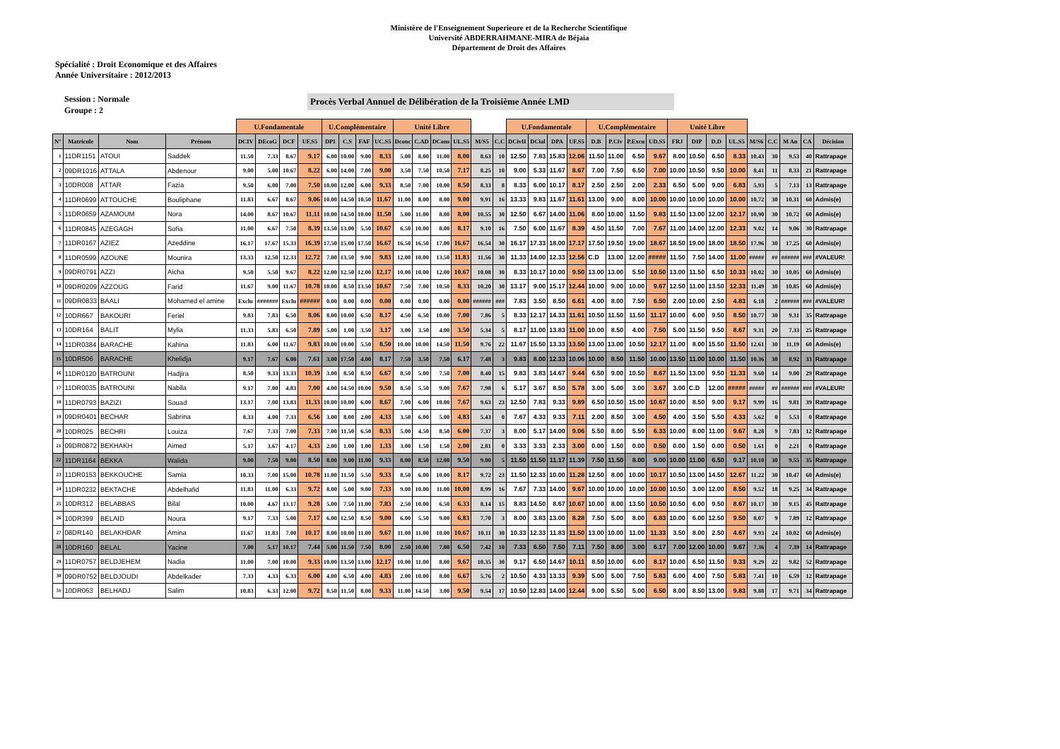Ministère de l'Enseignement Superieure et de la Recherche Scientifique
Université ABDERRAHMANE-MIRA de Béjaia
Département de Droit des Affaires
Spécialité : Droit Economique et des Affaires
Année Universitaire : 2012/2013
Session : Normale
Groupe : 2
Procès Verbal Annuel de Délibération de la Troisième Année LMD
| | | | | U.Fondamentale | | | | U.Complémentaire | | | | Unité Libre | | | | | | U.Fondamentale | | | | U.Complémentaire | | | | Unité Libre | | | | | | | | |
| --- | --- | --- | --- | --- | --- | --- | --- | --- | --- | --- | --- | --- | --- | --- | --- | --- | --- | --- | --- | --- | --- | --- | --- | --- | --- | --- | --- | --- | --- | --- | --- | --- | --- | --- |
| N° | Matricule | Nom | Prénom | DCIV | DEcoG | DCF | UF.S5 | DPI | C.S | FAF | UC.S5 | Dconc | C.AD | DCons | UL.S5 | M/S5 | C.C | DCivII | DCial | DPA | UF.S5 | D.B | P.Civ | P.Excu | UD.S5 | FRJ | DIP | D.D | UL.S5 | M/S6 | C.C | M An | CA | Décision |
| 1 | 11DR1151 | ATOUI | Saddek | 11.50 | 7.33 | 8.67 | 9.17 | 6.00 | 10.00 | 9.00 | 8.33 | 5.00 | 8.00 | 11.00 | 8.00 | 8.63 | 10 | 12.50 | 7.83 | 15.83 | 12.06 | 11.50 | 11.00 | 6.50 | 9.67 | 8.00 | 10.50 | 6.50 | 8.33 | 10.43 | 30 | 9.53 | 40 | Rattrapage |
| 2 | 09DR1016 | ATTALA | Abdenour | 9.00 | 5.00 | 10.67 | 8.22 | 6.00 | 14.00 | 7.00 | 9.00 | 3.50 | 7.50 | 10.50 | 7.17 | 8.25 | 10 | 9.00 | 5.33 | 11.67 | 8.67 | 7.00 | 7.50 | 6.50 | 7.00 | 10.00 | 10.50 | 9.50 | 10.00 | 8.41 | 11 | 8.33 | 21 | Rattrapage |
| 3 | 10DR008 | ATTAR | Fazia | 9.50 | 6.00 | 7.00 | 7.50 | 10.00 | 12.00 | 6.00 | 9.33 | 8.50 | 7.00 | 10.00 | 8.50 | 8.33 | 8 | 8.33 | 6.00 | 10.17 | 8.17 | 2.50 | 2.50 | 2.00 | 2.33 | 6.50 | 5.00 | 9.00 | 6.83 | 5.93 | 5 | 7.13 | 13 | Rattrapage |
| 4 | 11DR0699 | ATTOUCHE | Bouliphane | 11.83 | 6.67 | 8.67 | 9.06 | 10.00 | 14.50 | 10.50 | 11.67 | 11.00 | 8.00 | 8.00 | 9.00 | 9.91 | 16 | 13.33 | 9.83 | 11.67 | 11.61 | 13.00 | 9.00 | 8.00 | 10.00 | 10.00 | 10.00 | 10.00 | 10.00 | 10.72 | 30 | 10.31 | 60 | Admis(e) |
| 5 | 11DR0659 | AZAMOUM | Nora | 14.00 | 8.67 | 10.67 | 11.11 | 10.00 | 14.50 | 10.00 | 11.50 | 5.00 | 11.00 | 8.00 | 8.00 | 10.55 | 30 | 12.50 | 6.67 | 14.00 | 11.06 | 8.00 | 10.00 | 11.50 | 9.83 | 11.50 | 13.00 | 12.00 | 12.17 | 10.90 | 30 | 10.72 | 60 | Admis(e) |
| 6 | 11DR0845 | AZEGAGH | Sofia | 11.00 | 6.67 | 7.50 | 8.39 | 13.50 | 13.00 | 5.50 | 10.67 | 6.50 | 10.00 | 8.00 | 8.17 | 9.10 | 16 | 7.50 | 6.00 | 11.67 | 8.39 | 4.50 | 11.50 | 7.00 | 7.67 | 11.00 | 14.00 | 12.00 | 12.33 | 9.02 | 14 | 9.06 | 30 | Rattrapage |
| 7 | 11DR0167 | AZIEZ | Azeddine | 16.17 | 17.67 | 15.33 | 16.39 | 17.50 | 15.00 | 17.50 | 16.67 | 16.50 | 16.50 | 17.00 | 16.67 | 16.54 | 30 | 16.17 | 17.33 | 18.00 | 17.17 | 17.50 | 19.50 | 19.00 | 18.67 | 18.50 | 19.00 | 18.00 | 18.50 | 17.96 | 30 | 17.25 | 60 | Admis(e) |
| 8 | 11DR0599 | AZOUNE | Mounira | 13.33 | 12.50 | 12.33 | 12.72 | 7.00 | 13.50 | 9.00 | 9.83 | 12.00 | 10.00 | 13.50 | 11.83 | 11.56 | 30 | 11.33 | 14.00 | 12.33 | 12.56 | C.D | 13.00 | 12.00 | ##### | 11.50 | 7.50 | 14.00 | 11.00 | ##### | ## | ###### | ### | #VALEUR! |
| 9 | 09DR0791 | AZZI | Aicha | 9.50 | 5.50 | 9.67 | 8.22 | 12.00 | 12.50 | 12.00 | 12.17 | 10.00 | 10.00 | 12.00 | 10.67 | 10.08 | 30 | 8.33 | 10.17 | 10.00 | 9.50 | 13.00 | 13.00 | 5.50 | 10.50 | 13.00 | 11.50 | 6.50 | 10.33 | 10.02 | 30 | 10.05 | 60 | Admis(e) |
| 10 | 09DR0209 | AZZOUG | Farid | 11.67 | 9.00 | 11.67 | 10.78 | 10.00 | 8.50 | 13.50 | 10.67 | 7.50 | 7.00 | 10.50 | 8.33 | 10.20 | 30 | 13.17 | 9.00 | 15.17 | 12.44 | 10.00 | 9.00 | 10.00 | 9.67 | 12.50 | 11.00 | 13.50 | 12.33 | 11.49 | 30 | 10.85 | 60 | Admis(e) |
| 11 | 09DR0833 | BAALI | Mohamed el amine | Exclu | ####### | Exclu | ###### | 0.00 | 0.00 | 0.00 | 0.00 | 0.00 | 0.00 | 0.00 | 0.00 | ###### | ### | 7.83 | 3.50 | 8.50 | 6.61 | 4.00 | 8.00 | 7.50 | 6.50 | 2.00 | 10.00 | 2.50 | 4.83 | 6.18 | 2 | ###### | ### | #VALEUR! |
| 12 | 10DR667 | BAKOURI | Feriel | 9.83 | 7.83 | 6.50 | 8.06 | 8.00 | 10.00 | 6.50 | 8.17 | 4.50 | 6.50 | 10.00 | 7.00 | 7.86 | 5 | 8.33 | 12.17 | 14.33 | 11.61 | 10.50 | 11.50 | 11.50 | 11.17 | 10.00 | 6.00 | 9.50 | 8.50 | 10.77 | 30 | 9.31 | 35 | Rattrapage |
| 13 | 10DR164 | BALIT | Mylia | 11.33 | 5.83 | 6.50 | 7.89 | 5.00 | 1.00 | 3.50 | 3.17 | 3.00 | 3.50 | 4.00 | 3.50 | 5.34 | 5 | 8.17 | 11.00 | 13.83 | 11.00 | 10.00 | 8.50 | 4.00 | 7.50 | 5.00 | 11.50 | 9.50 | 8.67 | 9.31 | 20 | 7.33 | 25 | Rattrapage |
| 14 | 11DR0384 | BARACHE | Kahina | 11.83 | 6.00 | 11.67 | 9.83 | 10.00 | 10.00 | 5.50 | 8.50 | 10.00 | 10.00 | 14.50 | 11.50 | 9.76 | 22 | 11.67 | 15.50 | 13.33 | 13.50 | 13.00 | 13.00 | 10.50 | 12.17 | 11.00 | 8.00 | 15.50 | 11.50 | 12.61 | 30 | 11.19 | 60 | Admis(e) |
| 15 | 10DR506 | BARACHE | Khelidja | 9.17 | 7.67 | 6.00 | 7.61 | 3.00 | 17.50 | 4.00 | 8.17 | 7.50 | 3.50 | 7.50 | 6.17 | 7.48 | 3 | 9.83 | 8.00 | 12.33 | 10.06 | 10.00 | 8.50 | 11.50 | 10.00 | 13.50 | 11.00 | 10.00 | 11.50 | 10.36 | 30 | 8.92 | 33 | Rattrapage |
| 16 | 11DR0120 | BATROUNI | Hadjira | 8.50 | 9.33 | 13.33 | 10.39 | 3.00 | 8.50 | 8.50 | 6.67 | 8.50 | 5.00 | 7.50 | 7.00 | 8.40 | 15 | 9.83 | 3.83 | 14.67 | 9.44 | 6.50 | 9.00 | 10.50 | 8.67 | 11.50 | 13.00 | 9.50 | 11.33 | 9.60 | 14 | 9.00 | 29 | Rattrapage |
| 17 | 11DR0035 | BATROUNI | Nabila | 9.17 | 7.00 | 4.83 | 7.00 | 4.00 | 14.50 | 10.00 | 9.50 | 8.50 | 5.50 | 9.00 | 7.67 | 7.98 | 6 | 5.17 | 3.67 | 8.50 | 5.78 | 3.00 | 5.00 | 3.00 | 3.67 | 3.00 | C.D | 12.00 | ##### | ##### | ## | ###### | ### | #VALEUR! |
| 18 | 11DR0793 | BAZIZI | Souad | 13.17 | 7.00 | 13.83 | 11.33 | 10.00 | 10.00 | 6.00 | 8.67 | 7.00 | 6.00 | 10.00 | 7.67 | 9.63 | 23 | 12.50 | 7.83 | 9.33 | 9.89 | 6.50 | 10.50 | 15.00 | 10.67 | 10.00 | 8.50 | 9.00 | 9.17 | 9.99 | 16 | 9.81 | 39 | Rattrapage |
| 19 | 09DR0401 | BECHAR | Sabrina | 8.33 | 4.00 | 7.33 | 6.56 | 3.00 | 8.00 | 2.00 | 4.33 | 3.50 | 6.00 | 5.00 | 4.83 | 5.43 | 0 | 7.67 | 4.33 | 9.33 | 7.11 | 2.00 | 8.50 | 3.00 | 4.50 | 4.00 | 3.50 | 5.50 | 4.33 | 5.62 | 0 | 5.53 | 0 | Rattrapage |
| 20 | 10DR025 | BECHRI | Louiza | 7.67 | 7.33 | 7.00 | 7.33 | 7.00 | 11.50 | 6.50 | 8.33 | 5.00 | 4.50 | 8.50 | 6.00 | 7.37 | 3 | 8.00 | 5.17 | 14.00 | 9.06 | 5.50 | 8.00 | 5.50 | 6.33 | 10.00 | 8.00 | 11.00 | 9.67 | 8.28 | 9 | 7.83 | 12 | Rattrapage |
| 21 | 09DR0872 | BEKHAKH | Aimed | 5.17 | 3.67 | 4.17 | 4.33 | 2.00 | 1.00 | 1.00 | 1.33 | 3.00 | 1.50 | 1.50 | 2.00 | 2.81 | 0 | 3.33 | 3.33 | 2.33 | 3.00 | 0.00 | 1.50 | 0.00 | 0.50 | 0.00 | 1.50 | 0.00 | 0.50 | 1.61 | 0 | 2.21 | 0 | Rattrapage |
| 22 | 11DR1164 | BEKKA | Walida | 9.00 | 7.50 | 9.00 | 8.50 | 8.00 | 9.00 | 11.00 | 9.33 | 8.00 | 8.50 | 12.00 | 9.50 | 9.00 | 5 | 11.50 | 11.50 | 11.17 | 11.39 | 7.50 | 11.50 | 8.00 | 9.00 | 10.00 | 11.00 | 6.50 | 9.17 | 10.10 | 30 | 9.55 | 35 | Rattrapage |
| 23 | 11DR0153 | BEKKOUCHE | Samia | 10.33 | 7.00 | 15.00 | 10.78 | 11.00 | 11.50 | 5.50 | 9.33 | 8.50 | 6.00 | 10.00 | 8.17 | 9.72 | 23 | 11.50 | 12.33 | 10.00 | 11.28 | 12.50 | 8.00 | 10.00 | 10.17 | 10.50 | 13.00 | 14.50 | 12.67 | 11.22 | 30 | 10.47 | 60 | Admis(e) |
| 24 | 11DR0232 | BEKTACHE | Abdelhafid | 11.83 | 11.00 | 6.33 | 9.72 | 8.00 | 5.00 | 9.00 | 7.33 | 9.00 | 10.00 | 11.00 | 10.00 | 8.99 | 16 | 7.67 | 7.33 | 14.00 | 9.67 | 10.00 | 10.00 | 10.00 | 10.00 | 10.50 | 3.00 | 12.00 | 8.50 | 9.52 | 18 | 9.25 | 34 | Rattrapage |
| 25 | 10DR312 | BELABBAS | Bilal | 10.00 | 4.67 | 13.17 | 9.28 | 5.00 | 7.50 | 11.00 | 7.83 | 2.50 | 10.00 | 6.50 | 6.33 | 8.14 | 15 | 8.83 | 14.50 | 8.67 | 10.67 | 10.00 | 8.00 | 13.50 | 10.50 | 10.50 | 6.00 | 9.50 | 8.67 | 10.17 | 30 | 9.15 | 45 | Rattrapage |
| 26 | 10DR399 | BELAID | Noura | 9.17 | 7.33 | 5.00 | 7.17 | 6.00 | 12.50 | 8.50 | 9.00 | 6.00 | 5.50 | 9.00 | 6.83 | 7.70 | 3 | 8.00 | 3.83 | 13.00 | 8.28 | 7.50 | 5.00 | 8.00 | 6.83 | 10.00 | 6.00 | 12.50 | 9.50 | 8.07 | 9 | 7.89 | 12 | Rattrapage |
| 27 | 08DR140 | BELAKHDAR | Amina | 11.67 | 11.83 | 7.00 | 10.17 | 8.00 | 10.00 | 11.00 | 9.67 | 11.00 | 11.00 | 10.00 | 10.67 | 10.11 | 30 | 10.33 | 12.33 | 11.83 | 11.50 | 13.00 | 10.00 | 11.00 | 11.33 | 3.50 | 8.00 | 2.50 | 4.67 | 9.93 | 24 | 10.02 | 60 | Admis(e) |
| 28 | 10DR160 | BELAL | Yacine | 7.00 | 5.17 | 10.17 | 7.44 | 5.00 | 11.50 | 7.50 | 8.00 | 2.50 | 10.00 | 7.00 | 6.50 | 7.42 | 10 | 7.33 | 6.50 | 7.50 | 7.11 | 7.50 | 8.00 | 3.00 | 6.17 | 7.00 | 12.00 | 10.00 | 9.67 | 7.36 | 4 | 7.39 | 14 | Rattrapage |
| 29 | 11DR0757 | BELDJEHEM | Nadia | 11.00 | 7.00 | 10.00 | 9.33 | 10.00 | 13.50 | 13.00 | 12.17 | 10.00 | 11.00 | 8.00 | 9.67 | 10.35 | 30 | 9.17 | 6.50 | 14.67 | 10.11 | 8.50 | 10.00 | 6.00 | 8.17 | 10.00 | 6.50 | 11.50 | 9.33 | 9.29 | 22 | 9.82 | 52 | Rattrapage |
| 30 | 09DR0752 | BELDJOUDI | Abdelkader | 7.33 | 4.33 | 6.33 | 6.00 | 4.00 | 6.50 | 4.00 | 4.83 | 2.00 | 10.00 | 8.00 | 6.67 | 5.76 | 2 | 10.50 | 4.33 | 13.33 | 9.39 | 5.00 | 5.00 | 7.50 | 5.83 | 6.00 | 4.00 | 7.50 | 5.83 | 7.41 | 10 | 6.59 | 12 | Rattrapage |
| 31 | 10DR063 | BELHADJ | Salim | 10.83 | 6.33 | 12.00 | 9.72 | 8.50 | 11.50 | 8.00 | 9.33 | 11.00 | 14.50 | 3.00 | 9.50 | 9.54 | 17 | 10.50 | 12.83 | 14.00 | 12.44 | 9.00 | 5.50 | 5.00 | 6.50 | 8.00 | 8.50 | 13.00 | 9.83 | 9.88 | 17 | 9.71 | 34 | Rattrapage |